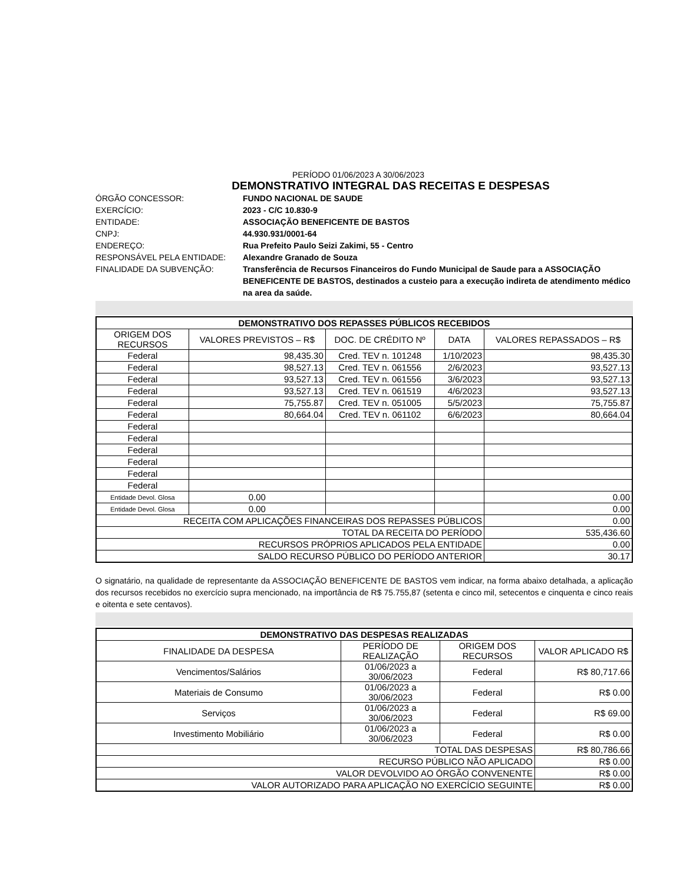PERÍODO 01/06/2023 A 30/06/2023
DEMONSTRATIVO INTEGRAL DAS RECEITAS E DESPESAS
ÓRGÃO CONCESSOR: FUNDO NACIONAL DE SAUDE EXERCÍCIO: 2023 - C/C 10.830-9 ENTIDADE: ASSOCIAÇÃO BENEFICENTE DE BASTOS CNPJ: 44.930.931/0001-64 ENDEREÇO: Rua Prefeito Paulo Seizi Zakimi, 55 - Centro RESPONSÁVEL PELA ENTIDADE: Alexandre Granado de Souza FINALIDADE DA SUBVENÇÃO: Transferência de Recursos Financeiros do Fundo Municipal de Saude para a ASSOCIAÇÃO BENEFICENTE DE BASTOS, destinados a custeio para a execução indireta de atendimento médico na area da saúde.
| DEMONSTRATIVO DOS REPASSES PÚBLICOS RECEBIDOS | | | | |
| ORIGEM DOS RECURSOS | VALORES PREVISTOS – R$ | DOC. DE CRÉDITO Nº | DATA | VALORES REPASSADOS – R$ |
| Federal | 98,435.30 | Cred. TEV n. 101248 | 1/10/2023 | 98,435.30 |
| Federal | 98,527.13 | Cred. TEV n. 061556 | 2/6/2023 | 93,527.13 |
| Federal | 93,527.13 | Cred. TEV n. 061556 | 3/6/2023 | 93,527.13 |
| Federal | 93,527.13 | Cred. TEV n. 061519 | 4/6/2023 | 93,527.13 |
| Federal | 75,755.87 | Cred. TEV n. 051005 | 5/5/2023 | 75,755.87 |
| Federal | 80,664.04 | Cred. TEV n. 061102 | 6/6/2023 | 80,664.04 |
| Federal | | | | |
| Federal | | | | |
| Federal | | | | |
| Federal | | | | |
| Federal | | | | |
| Federal | | | | |
| Entidade Devol. Glosa | 0.00 | | | 0.00 |
| Entidade Devol. Glosa | 0.00 | | | 0.00 |
| RECEITA COM APLICAÇÕES FINANCEIRAS DOS REPASSES PÚBLICOS | | | | 0.00 |
| TOTAL DA RECEITA DO PERÍODO | | | | 535,436.60 |
| RECURSOS PRÓPRIOS APLICADOS PELA ENTIDADE | | | | 0.00 |
| SALDO RECURSO PÚBLICO DO PERÍODO ANTERIOR | | | | 30.17 |
O signatário, na qualidade de representante da ASSOCIAÇÃO BENEFICENTE DE BASTOS vem indicar, na forma abaixo detalhada, a aplicação dos recursos recebidos no exercício supra mencionado, na importância de R$ 75.755,87 (setenta e cinco mil, setecentos e cinquenta e cinco reais e oitenta e sete centavos).
| DEMONSTRATIVO DAS DESPESAS REALIZADAS | | | |
| FINALIDADE DA DESPESA | PERÍODO DE REALIZAÇÃO | ORIGEM DOS RECURSOS | VALOR APLICADO R$ |
| Vencimentos/Salários | 01/06/2023 a 30/06/2023 | Federal | R$ 80,717.66 |
| Materiais de Consumo | 01/06/2023 a 30/06/2023 | Federal | R$ 0.00 |
| Serviços | 01/06/2023 a 30/06/2023 | Federal | R$ 69.00 |
| Investimento Mobiliário | 01/06/2023 a 30/06/2023 | Federal | R$ 0.00 |
| TOTAL DAS DESPESAS | | | R$ 80,786.66 |
| RECURSO PÚBLICO NÃO APLICADO | | | R$ 0.00 |
| VALOR DEVOLVIDO AO ÓRGÃO CONVENENTE | | | R$ 0.00 |
| VALOR AUTORIZADO PARA APLICAÇÃO NO EXERCÍCIO SEGUINTE | | | R$ 0.00 |